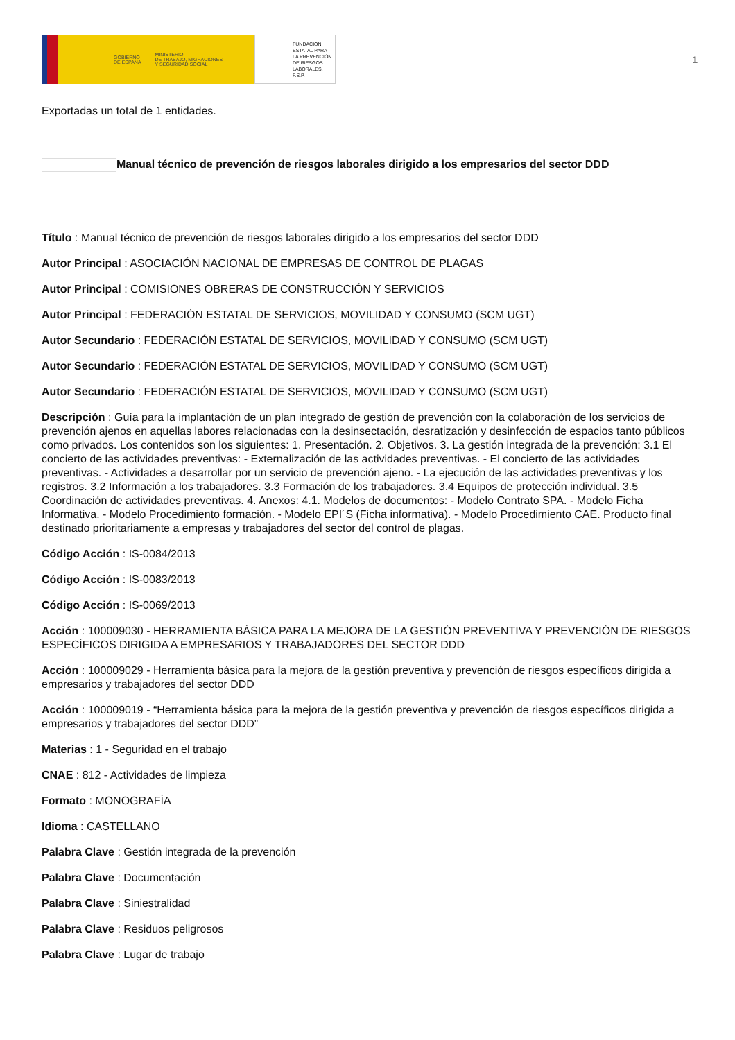GOBIERNO
DE ESPAÑA MINISTERIO
DE TRABAJO, MIGRACIONES
Y SEGURIDAD SOCIAL
FUNDACIÓN
ESTATAL PARA
LA PREVENCIÓN
DE RIESGOS
LABORALES, F.S.P.
1
Exportadas un total de 1 entidades.
Manual técnico de prevención de riesgos laborales dirigido a los empresarios del sector DDD
Título : Manual técnico de prevención de riesgos laborales dirigido a los empresarios del sector DDD
Autor Principal : ASOCIACIÓN NACIONAL DE EMPRESAS DE CONTROL DE PLAGAS
Autor Principal : COMISIONES OBRERAS DE CONSTRUCCIÓN Y SERVICIOS
Autor Principal : FEDERACIÓN ESTATAL DE SERVICIOS, MOVILIDAD Y CONSUMO (SCM UGT)
Autor Secundario : FEDERACIÓN ESTATAL DE SERVICIOS, MOVILIDAD Y CONSUMO (SCM UGT)
Autor Secundario : FEDERACIÓN ESTATAL DE SERVICIOS, MOVILIDAD Y CONSUMO (SCM UGT)
Autor Secundario : FEDERACIÓN ESTATAL DE SERVICIOS, MOVILIDAD Y CONSUMO (SCM UGT)
Descripción : Guía para la implantación de un plan integrado de gestión de prevención con la colaboración de los servicios de prevención ajenos en aquellas labores relacionadas con la desinsectación, desratización y desinfección de espacios tanto públicos como privados. Los contenidos son los siguientes: 1. Presentación. 2. Objetivos. 3. La gestión integrada de la prevención: 3.1 El concierto de las actividades preventivas: - Externalización de las actividades preventivas. - El concierto de las actividades preventivas. - Actividades a desarrollar por un servicio de prevención ajeno. - La ejecución de las actividades preventivas y los registros. 3.2 Información a los trabajadores. 3.3 Formación de los trabajadores. 3.4 Equipos de protección individual. 3.5 Coordinación de actividades preventivas. 4. Anexos: 4.1. Modelos de documentos: - Modelo Contrato SPA. - Modelo Ficha Informativa. - Modelo Procedimiento formación. - Modelo EPI´S (Ficha informativa). - Modelo Procedimiento CAE. Producto final destinado prioritariamente a empresas y trabajadores del sector del control de plagas.
Código Acción : IS-0084/2013
Código Acción : IS-0083/2013
Código Acción : IS-0069/2013
Acción : 100009030 - HERRAMIENTA BÁSICA PARA LA MEJORA DE LA GESTIÓN PREVENTIVA Y PREVENCIÓN DE RIESGOS ESPECÍFICOS DIRIGIDA A EMPRESARIOS Y TRABAJADORES DEL SECTOR DDD
Acción : 100009029 - Herramienta básica para la mejora de la gestión preventiva y prevención de riesgos específicos dirigida a empresarios y trabajadores del sector DDD
Acción : 100009019 - “Herramienta básica para la mejora de la gestión preventiva y prevención de riesgos específicos dirigida a empresarios y trabajadores del sector DDD”
Materias : 1 - Seguridad en el trabajo
CNAE : 812 - Actividades de limpieza
Formato : MONOGRAFÍA
Idioma : CASTELLANO
Palabra Clave : Gestión integrada de la prevención
Palabra Clave : Documentación
Palabra Clave : Siniestralidad
Palabra Clave : Residuos peligrosos
Palabra Clave : Lugar de trabajo